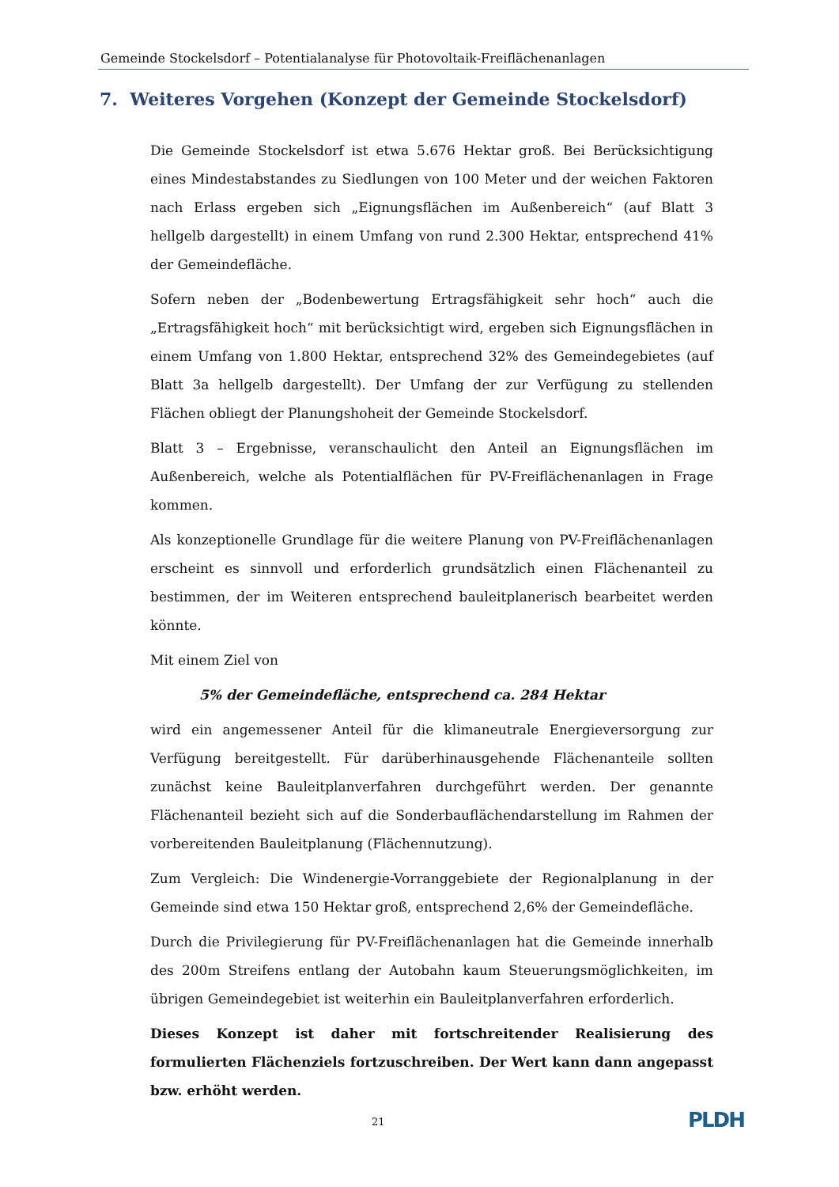Gemeinde Stockelsdorf – Potentialanalyse für Photovoltaik-Freiflächenanlagen
7. Weiteres Vorgehen (Konzept der Gemeinde Stockelsdorf)
Die Gemeinde Stockelsdorf ist etwa 5.676 Hektar groß. Bei Berücksichtigung eines Mindestabstandes zu Siedlungen von 100 Meter und der weichen Faktoren nach Erlass ergeben sich „Eignungsflächen im Außenbereich“ (auf Blatt 3 hellgelb dargestellt) in einem Umfang von rund 2.300 Hektar, entsprechend 41% der Gemeindefläche.
Sofern neben der „Bodenbewertung Ertragsfähigkeit sehr hoch“ auch die „Ertragsfähigkeit hoch“ mit berücksichtigt wird, ergeben sich Eignungsflächen in einem Umfang von 1.800 Hektar, entsprechend 32% des Gemeindegebietes (auf Blatt 3a hellgelb dargestellt). Der Umfang der zur Verfügung zu stellenden Flächen obliegt der Planungshoheit der Gemeinde Stockelsdorf.
Blatt 3 – Ergebnisse, veranschaulicht den Anteil an Eignungsflächen im Außenbereich, welche als Potentialflächen für PV-Freiflächenanlagen in Frage kommen.
Als konzeptionelle Grundlage für die weitere Planung von PV-Freiflächenanlagen erscheint es sinnvoll und erforderlich grundsätzlich einen Flächenanteil zu bestimmen, der im Weiteren entsprechend bauleitplanerisch bearbeitet werden könnte.
Mit einem Ziel von
5% der Gemeindefläche, entsprechend ca. 284 Hektar
wird ein angemessener Anteil für die klimaneutrale Energieversorgung zur Verfügung bereitgestellt. Für darüberhinausgehende Flächenanteile sollten zunächst keine Bauleitplanverfahren durchgeführt werden. Der genannte Flächenanteil bezieht sich auf die Sonderbauflächendarstellung im Rahmen der vorbereitenden Bauleitplanung (Flächennutzung).
Zum Vergleich: Die Windenergie-Vorranggebiete der Regionalplanung in der Gemeinde sind etwa 150 Hektar groß, entsprechend 2,6% der Gemeindefläche.
Durch die Privilegierung für PV-Freiflächenanlagen hat die Gemeinde innerhalb des 200m Streifens entlang der Autobahn kaum Steuerungsmöglichkeiten, im übrigen Gemeindegebiet ist weiterhin ein Bauleitplanverfahren erforderlich.
Dieses Konzept ist daher mit fortschreitender Realisierung des formulierten Flächenziels fortzuschreiben. Der Wert kann dann angepasst bzw. erhöht werden.
21 PLDH